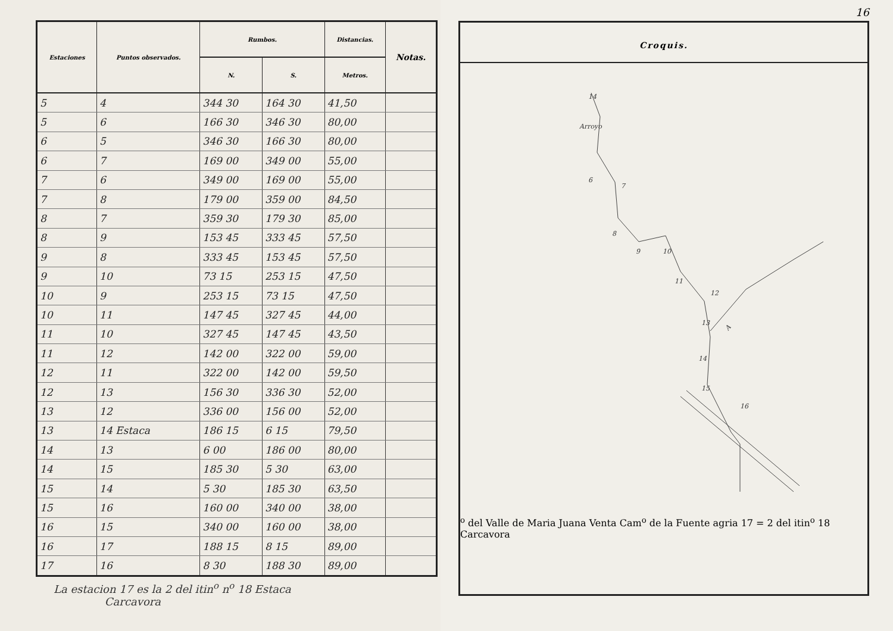| Estaciones | Puntos observados. | Rumbos. | | Distancias. | Notas. |
| --- | --- | --- | --- | --- | --- |
| | | N. | S. | Metros. | |
| 5 | 4 | 344 30 | 164 30 | 41,50 | |
| 5 | 6 | 166 30 | 346 30 | 80,00 | |
| 6 | 5 | 346 30 | 166 30 | 80,00 | |
| 6 | 7 | 169 00 | 349 00 | 55,00 | |
| 7 | 6 | 349 00 | 169 00 | 55,00 | |
| 7 | 8 | 179 00 | 359 00 | 84,50 | |
| 8 | 7 | 359 30 | 179 30 | 85,00 | |
| 8 | 9 | 153 45 | 333 45 | 57,50 | |
| 9 | 8 | 333 45 | 153 45 | 57,50 | |
| 9 | 10 | 73 15 | 253 15 | 47,50 | |
| 10 | 9 | 253 15 | 73 15 | 47,50 | |
| 10 | 11 | 147 45 | 327 45 | 44,00 | |
| 11 | 10 | 327 45 | 147 45 | 43,50 | |
| 11 | 12 | 142 00 | 322 00 | 59,00 | |
| 12 | 11 | 322 00 | 142 00 | 59,50 | |
| 12 | 13 | 156 30 | 336 30 | 52,00 | |
| 13 | 12 | 336 00 | 156 00 | 52,00 | |
| 13 | 14 Estaca | 186 15 | 6 15 | 79,50 | |
| 14 | 13 | 6 00 | 186 00 | 80,00 | |
| 14 | 15 | 185 30 | 5 30 | 63,00 | |
| 15 | 14 | 5 30 | 185 30 | 63,50 | |
| 15 | 16 | 160 00 | 340 00 | 38,00 | |
| 16 | 15 | 340 00 | 160 00 | 38,00 | |
| 16 | 17 | 188 15 | 8 15 | 89,00 | |
| 17 | 16 | 8 30 | 188 30 | 89,00 | |
La estacion 17 es la 2 del itin<sup>o</sup> n<sup>o</sup> 18 Estaca
Carcavora
16
Croquis.
14
Arroyo
6
7
8
9
10
11
12
13
14
15
16
Ao del Valle de Maria Juana
Venta
Camo de la Fuente agria
17 = 2 del itino 18
Carcavora